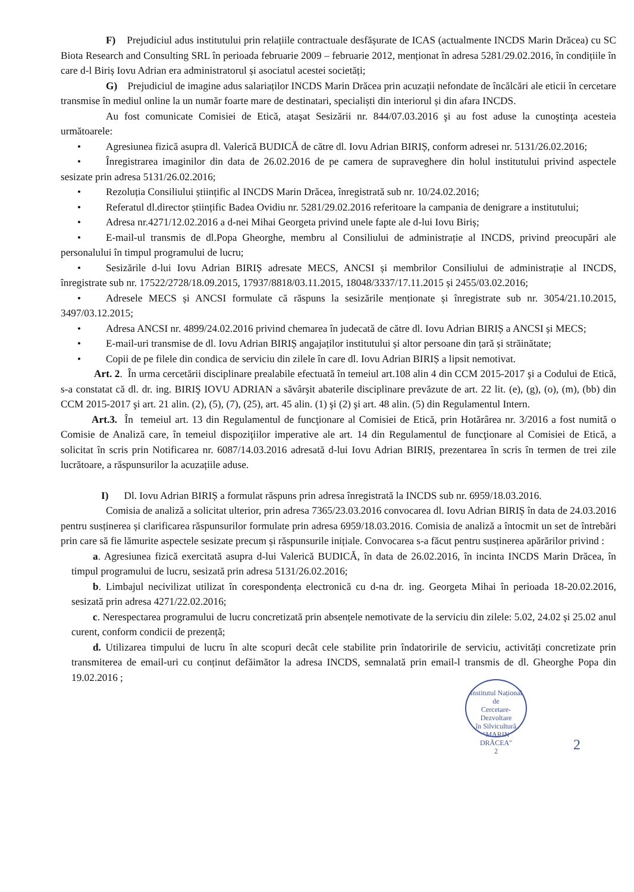F) Prejudiciul adus institutului prin relațiile contractuale desfășurate de ICAS (actualmente INCDS Marin Drăcea) cu SC Biota Research and Consulting SRL în perioada februarie 2009 – februarie 2012, menționat în adresa 5281/29.02.2016, în condițiile în care d-l Biriș Iovu Adrian era administratorul și asociatul acestei societăți;
G) Prejudiciul de imagine adus salariaților INCDS Marin Drăcea prin acuzații nefondate de încălcări ale eticii în cercetare transmise în mediul online la un număr foarte mare de destinatari, specialiști din interiorul și din afara INCDS.
Au fost comunicate Comisiei de Etică, ataşat Sesizării nr. 844/07.03.2016 şi au fost aduse la cunoştinţa acesteia următoarele:
• Agresiunea fizică asupra dl. Valerică BUDICĂ de către dl. Iovu Adrian BIRIȘ, conform adresei nr. 5131/26.02.2016;
• Înregistrarea imaginilor din data de 26.02.2016 de pe camera de supraveghere din holul institutului privind aspectele sesizate prin adresa 5131/26.02.2016;
• Rezoluția Consiliului științific al INCDS Marin Drăcea, înregistrată sub nr. 10/24.02.2016;
• Referatul dl.director științific Badea Ovidiu nr. 5281/29.02.2016 referitoare la campania de denigrare a institutului;
• Adresa nr.4271/12.02.2016 a d-nei Mihai Georgeta privind unele fapte ale d-lui Iovu Biriș;
• E-mail-ul transmis de dl.Popa Gheorghe, membru al Consiliului de administrație al INCDS, privind preocupări ale personalului în timpul programului de lucru;
• Sesizările d-lui Iovu Adrian BIRIȘ adresate MECS, ANCSI și membrilor Consiliului de administrație al INCDS, înregistrate sub nr. 17522/2728/18.09.2015, 17937/8818/03.11.2015, 18048/3337/17.11.2015 și 2455/03.02.2016;
• Adresele MECS și ANCSI formulate că răspuns la sesizările menționate și înregistrate sub nr. 3054/21.10.2015, 3497/03.12.2015;
• Adresa ANCSI nr. 4899/24.02.2016 privind chemarea în judecată de către dl. Iovu Adrian BIRIȘ a ANCSI și MECS;
• E-mail-uri transmise de dl. Iovu Adrian BIRIȘ angajaților institutului și altor persoane din țară și străinătate;
• Copii de pe filele din condica de serviciu din zilele în care dl. Iovu Adrian BIRIȘ a lipsit nemotivat.
Art. 2. În urma cercetării disciplinare prealabile efectuată în temeiul art.108 alin 4 din CCM 2015-2017 şi a Codului de Etică, s-a constatat că dl. dr. ing. BIRIŞ IOVU ADRIAN a săvârşit abaterile disciplinare prevăzute de art. 22 lit. (e), (g), (o), (m), (bb) din CCM 2015-2017 şi art. 21 alin. (2), (5), (7), (25), art. 45 alin. (1) şi (2) şi art. 48 alin. (5) din Regulamentul Intern.
Art.3. În temeiul art. 13 din Regulamentul de funcţionare al Comisiei de Etică, prin Hotărârea nr. 3/2016 a fost numită o Comisie de Analiză care, în temeiul dispoziţiilor imperative ale art. 14 din Regulamentul de funcţionare al Comisiei de Etică, a solicitat în scris prin Notificarea nr. 6087/14.03.2016 adresată d-lui Iovu Adrian BIRIȘ, prezentarea în scris în termen de trei zile lucrătoare, a răspunsurilor la acuzațiile aduse.
I) Dl. Iovu Adrian BIRIȘ a formulat răspuns prin adresa înregistrată la INCDS sub nr. 6959/18.03.2016.
Comisia de analiză a solicitat ulterior, prin adresa 7365/23.03.2016 convocarea dl. Iovu Adrian BIRIȘ în data de 24.03.2016 pentru susținerea și clarificarea răspunsurilor formulate prin adresa 6959/18.03.2016. Comisia de analiză a întocmit un set de întrebări prin care să fie lămurite aspectele sesizate precum și răspunsurile inițiale. Convocarea s-a făcut pentru susținerea apărărilor privind :
a. Agresiunea fizică exercitată asupra d-lui Valerică BUDICĂ, în data de 26.02.2016, în incinta INCDS Marin Drăcea, în timpul programului de lucru, sesizată prin adresa 5131/26.02.2016;
b. Limbajul necivilizat utilizat în corespondența electronică cu d-na dr. ing. Georgeta Mihai în perioada 18-20.02.2016, sesizată prin adresa 4271/22.02.2016;
c. Nerespectarea programului de lucru concretizată prin absențele nemotivate de la serviciu din zilele: 5.02, 24.02 și 25.02 anul curent, conform condicii de prezență;
d. Utilizarea timpului de lucru în alte scopuri decât cele stabilite prin îndatoririle de serviciu, activități concretizate prin transmiterea de email-uri cu conținut defăimător la adresa INCDS, semnalată prin email-l transmis de dl. Gheorghe Popa din 19.02.2016 ;
Institutul Național
de
Cercetare-Dezvoltare
în Silvicultură
"MARIN DRĂCEA"
2
2